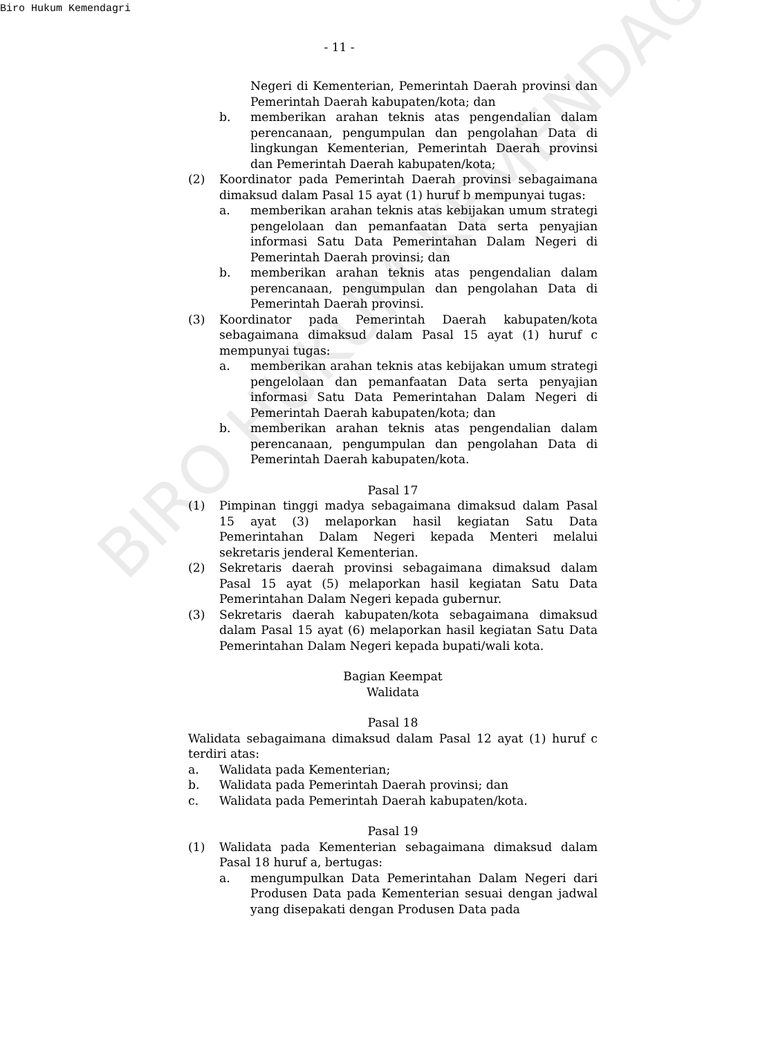Biro Hukum Kemendagri
- 11 -
Negeri di Kementerian, Pemerintah Daerah provinsi dan Pemerintah Daerah kabupaten/kota; dan
b. memberikan arahan teknis atas pengendalian dalam perencanaan, pengumpulan dan pengolahan Data di lingkungan Kementerian, Pemerintah Daerah provinsi dan Pemerintah Daerah kabupaten/kota;
(2) Koordinator pada Pemerintah Daerah provinsi sebagaimana dimaksud dalam Pasal 15 ayat (1) huruf b mempunyai tugas:
a. memberikan arahan teknis atas kebijakan umum strategi pengelolaan dan pemanfaatan Data serta penyajian informasi Satu Data Pemerintahan Dalam Negeri di Pemerintah Daerah provinsi; dan
b. memberikan arahan teknis atas pengendalian dalam perencanaan, pengumpulan dan pengolahan Data di Pemerintah Daerah provinsi.
(3) Koordinator pada Pemerintah Daerah kabupaten/kota sebagaimana dimaksud dalam Pasal 15 ayat (1) huruf c mempunyai tugas:
a. memberikan arahan teknis atas kebijakan umum strategi pengelolaan dan pemanfaatan Data serta penyajian informasi Satu Data Pemerintahan Dalam Negeri di Pemerintah Daerah kabupaten/kota; dan
b. memberikan arahan teknis atas pengendalian dalam perencanaan, pengumpulan dan pengolahan Data di Pemerintah Daerah kabupaten/kota.
Pasal 17
(1) Pimpinan tinggi madya sebagaimana dimaksud dalam Pasal 15 ayat (3) melaporkan hasil kegiatan Satu Data Pemerintahan Dalam Negeri kepada Menteri melalui sekretaris jenderal Kementerian.
(2) Sekretaris daerah provinsi sebagaimana dimaksud dalam Pasal 15 ayat (5) melaporkan hasil kegiatan Satu Data Pemerintahan Dalam Negeri kepada gubernur.
(3) Sekretaris daerah kabupaten/kota sebagaimana dimaksud dalam Pasal 15 ayat (6) melaporkan hasil kegiatan Satu Data Pemerintahan Dalam Negeri kepada bupati/wali kota.
Bagian Keempat
Walidata
Pasal 18
Walidata sebagaimana dimaksud dalam Pasal 12 ayat (1) huruf c terdiri atas:
a. Walidata pada Kementerian;
b. Walidata pada Pemerintah Daerah provinsi; dan
c. Walidata pada Pemerintah Daerah kabupaten/kota.
Pasal 19
(1) Walidata pada Kementerian sebagaimana dimaksud dalam Pasal 18 huruf a, bertugas:
a. mengumpulkan Data Pemerintahan Dalam Negeri dari Produsen Data pada Kementerian sesuai dengan jadwal yang disepakati dengan Produsen Data pada
BIRO HUKUM KEMENDAGRI